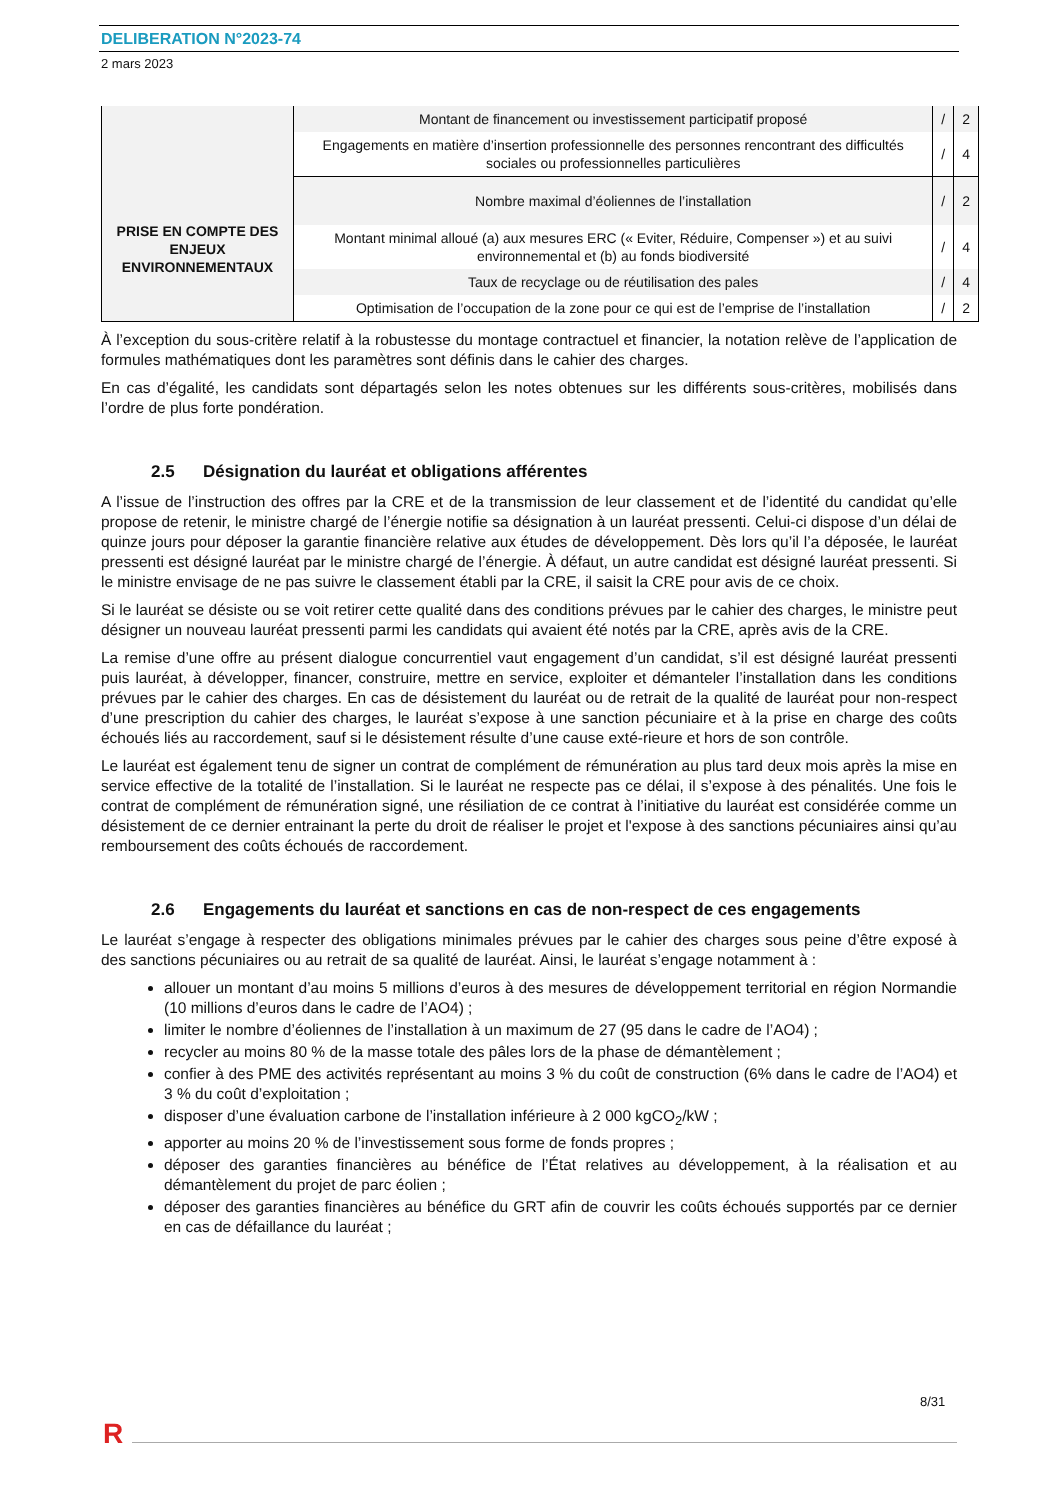DELIBERATION N°2023-74
2 mars 2023
| | Montant de financement ou investissement participatif proposé | / | 2 |
| | Engagements en matière d’insertion professionnelle des personnes rencontrant des difficultés sociales ou professionnelles particulières | / | 4 |
| PRISE EN COMPTE DES ENJEUX ENVIRONNEMENTAUX | Nombre maximal d’éoliennes de l’installation | / | 2 |
| | Montant minimal alloué (a) aux mesures ERC (« Eviter, Réduire, Compenser ») et au suivi environnemental et (b) au fonds biodiversité | / | 4 |
| | Taux de recyclage ou de réutilisation des pales | / | 4 |
| | Optimisation de l’occupation de la zone pour ce qui est de l’emprise de l’installation | / | 2 |
À l’exception du sous-critère relatif à la robustesse du montage contractuel et financier, la notation relève de l’application de formules mathématiques dont les paramètres sont définis dans le cahier des charges.
En cas d’égalité, les candidats sont départagés selon les notes obtenues sur les différents sous-critères, mobilisés dans l’ordre de plus forte pondération.
2.5 Désignation du lauréat et obligations afférentes
A l’issue de l’instruction des offres par la CRE et de la transmission de leur classement et de l’identité du candidat qu’elle propose de retenir, le ministre chargé de l’énergie notifie sa désignation à un lauréat pressenti. Celui-ci dispose d’un délai de quinze jours pour déposer la garantie financière relative aux études de développement. Dès lors qu’il l’a déposée, le lauréat pressenti est désigné lauréat par le ministre chargé de l’énergie. À défaut, un autre candidat est désigné lauréat pressenti. Si le ministre envisage de ne pas suivre le classement établi par la CRE, il saisit la CRE pour avis de ce choix.
Si le lauréat se désiste ou se voit retirer cette qualité dans des conditions prévues par le cahier des charges, le ministre peut désigner un nouveau lauréat pressenti parmi les candidats qui avaient été notés par la CRE, après avis de la CRE.
La remise d’une offre au présent dialogue concurrentiel vaut engagement d’un candidat, s’il est désigné lauréat pressenti puis lauréat, à développer, financer, construire, mettre en service, exploiter et démanteler l’installation dans les conditions prévues par le cahier des charges. En cas de désistement du lauréat ou de retrait de la qualité de lauréat pour non-respect d’une prescription du cahier des charges, le lauréat s’expose à une sanction pécuniaire et à la prise en charge des coûts échoués liés au raccordement, sauf si le désistement résulte d’une cause exté-rieure et hors de son contrôle.
Le lauréat est également tenu de signer un contrat de complément de rémunération au plus tard deux mois après la mise en service effective de la totalité de l’installation. Si le lauréat ne respecte pas ce délai, il s’expose à des pénalités. Une fois le contrat de complément de rémunération signé, une résiliation de ce contrat à l’initiative du lauréat est considérée comme un désistement de ce dernier entrainant la perte du droit de réaliser le projet et l'expose à des sanctions pécuniaires ainsi qu’au remboursement des coûts échoués de raccordement.
2.6 Engagements du lauréat et sanctions en cas de non-respect de ces engagements
Le lauréat s’engage à respecter des obligations minimales prévues par le cahier des charges sous peine d’être exposé à des sanctions pécuniaires ou au retrait de sa qualité de lauréat. Ainsi, le lauréat s’engage notamment à :
allouer un montant d’au moins 5 millions d’euros à des mesures de développement territorial en région Normandie (10 millions d’euros dans le cadre de l’AO4) ;
limiter le nombre d’éoliennes de l’installation à un maximum de 27 (95 dans le cadre de l’AO4) ;
recycler au moins 80 % de la masse totale des pâles lors de la phase de démantèlement ;
confier à des PME des activités représentant au moins 3 % du coût de construction (6% dans le cadre de l’AO4) et 3 % du coût d’exploitation ;
disposer d’une évaluation carbone de l’installation inférieure à 2 000 kgCO<sub>2</sub>/kW ;
apporter au moins 20 % de l’investissement sous forme de fonds propres ;
déposer des garanties financières au bénéfice de l’État relatives au développement, à la réalisation et au démantèlement du projet de parc éolien ;
déposer des garanties financières au bénéfice du GRT afin de couvrir les coûts échoués supportés par ce dernier en cas de défaillance du lauréat ;
8/31
R